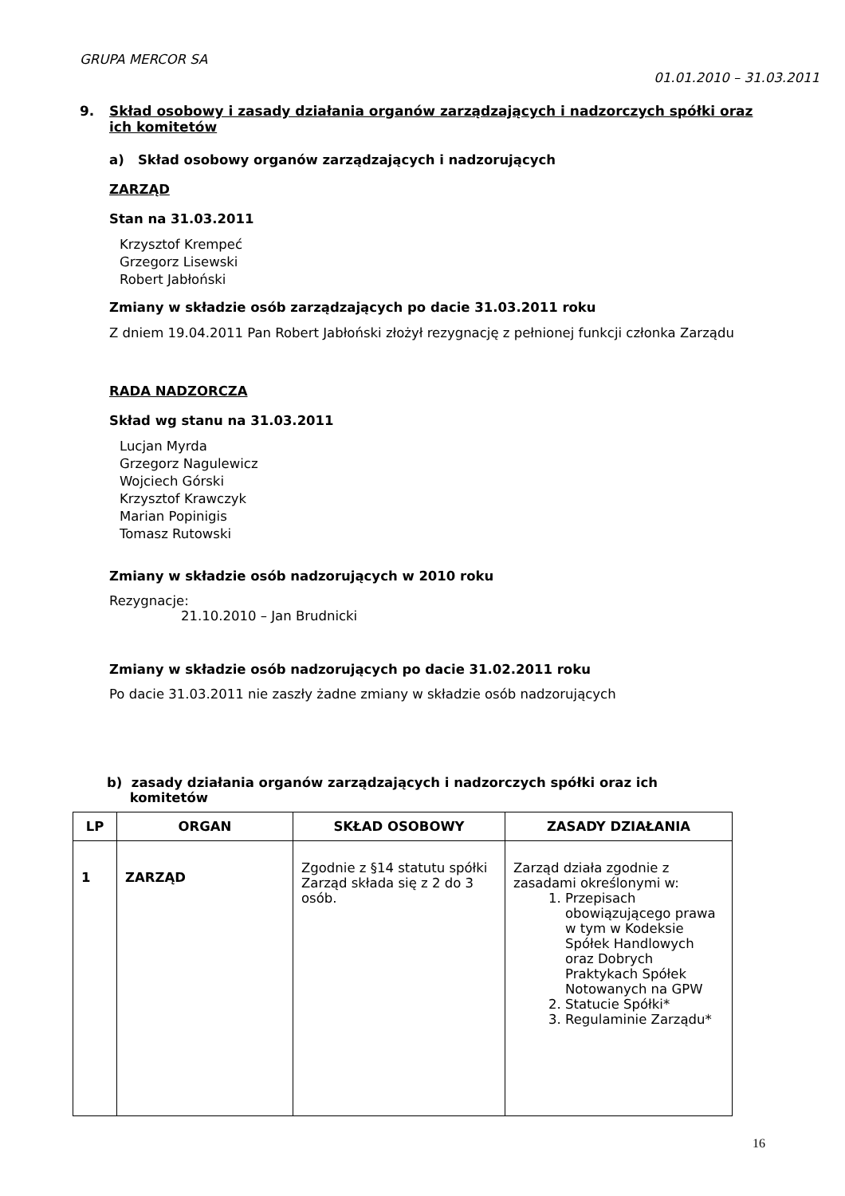GRUPA MERCOR SA
01.01.2010 – 31.03.2011
9. Skład osobowy i zasady działania organów zarządzających i nadzorczych spółki oraz ich komitetów
a) Skład osobowy organów zarządzających i nadzorujących
ZARZĄD
Stan na 31.03.2011
Krzysztof Krempeć
Grzegorz Lisewski
Robert Jabłoński
Zmiany w składzie osób zarządzających po dacie 31.03.2011 roku
Z dniem 19.04.2011 Pan Robert Jabłoński złożył rezygnację z pełnionej funkcji członka Zarządu
RADA NADZORCZA
Skład wg stanu na 31.03.2011
Lucjan Myrda
Grzegorz Nagulewicz
Wojciech Górski
Krzysztof Krawczyk
Marian Popinigis
Tomasz Rutowski
Zmiany w składzie osób nadzorujących w 2010 roku
Rezygnacje:
21.10.2010 – Jan Brudnicki
Zmiany w składzie osób nadzorujących po dacie 31.02.2011 roku
Po dacie 31.03.2011 nie zaszły żadne zmiany w składzie osób nadzorujących
b) zasady działania organów zarządzających i nadzorczych spółki oraz ich
komitetów
| LP | ORGAN | SKŁAD OSOBOWY | ZASADY DZIAŁANIA |
| --- | --- | --- | --- |
| 1 | ZARZĄD | Zgodnie z §14 statutu spółki Zarząd składa się z 2 do 3 osób. | Zarząd działa zgodnie z zasadami określonymi w: 1. Przepisach obowiązującego prawa w tym w Kodeksie Spółek Handlowych oraz Dobrych Praktykach Spółek Notowanych na GPW 2. Statucie Spółki* 3. Regulaminie Zarządu* |
16